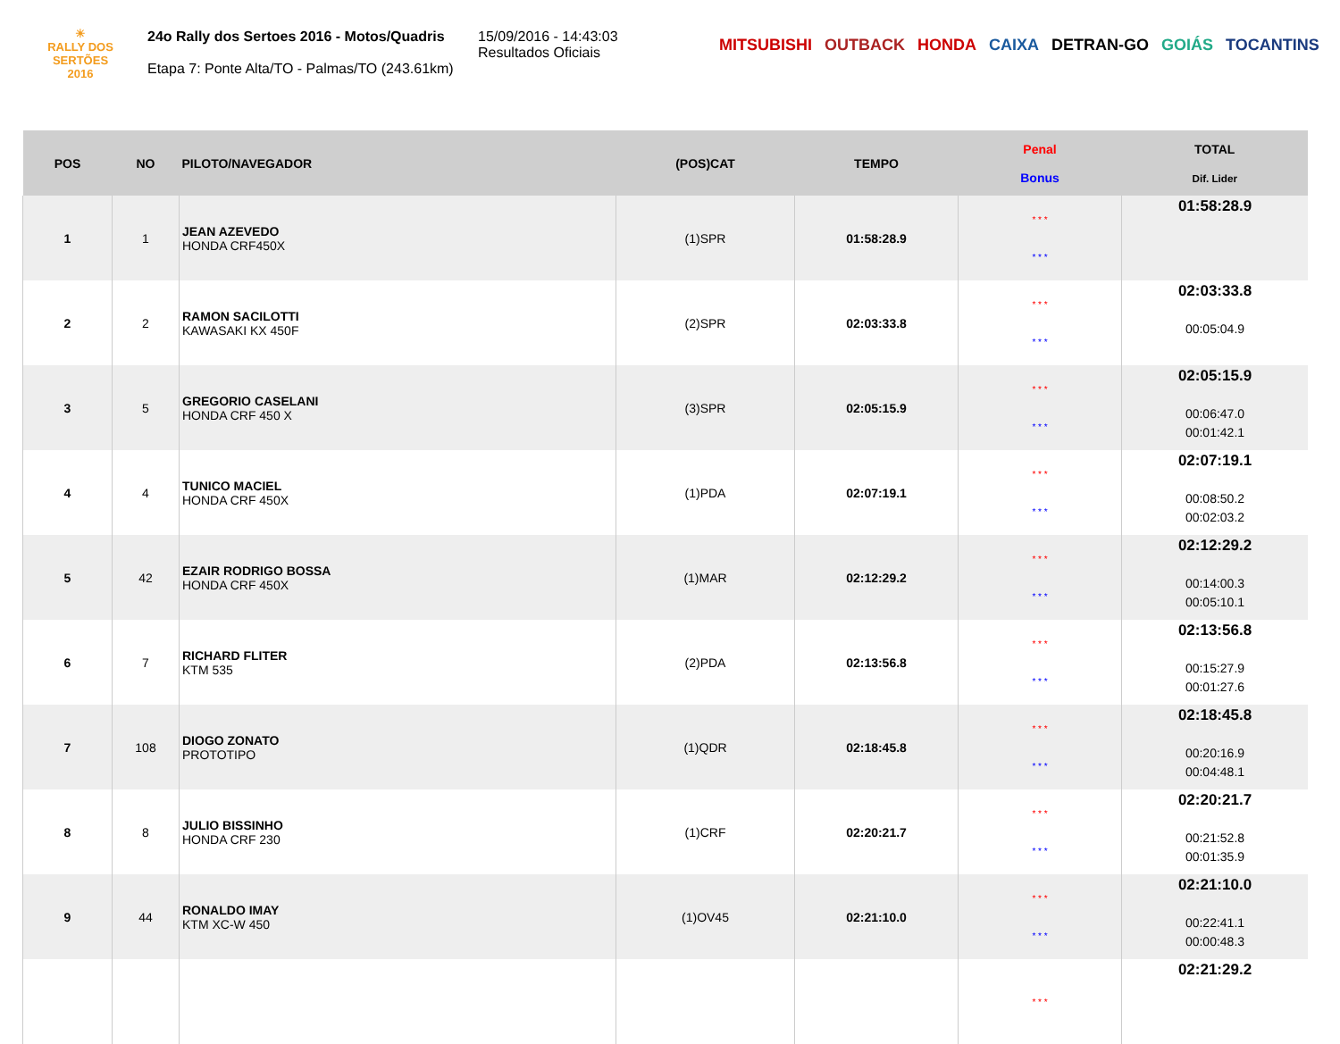☀
RALLY DOS
SERTÕES
2016
24o Rally dos Sertoes 2016 - Motos/Quadris
Etapa 7: Ponte Alta/TO - Palmas/TO (243.61km)
15/09/2016 - 14:43:03
Resultados Oficiais
MITSUBISHI OUTBACK HONDA CAIXA DETRAN-GO GOIÁS TOCANTINS
| POS | NO | PILOTO/NAVEGADOR | (POS)CAT | TEMPO | Penal Bonus | TOTAL Dif. Lider |
| --- | --- | --- | --- | --- | --- | --- |
| 1 | 1 | JEAN AZEVEDO HONDA CRF450X | (1)SPR | 01:58:28.9 | * * * * * * | 01:58:28.9 |
| 2 | 2 | RAMON SACILOTTI KAWASAKI KX 450F | (2)SPR | 02:03:33.8 | * * * * * * | 02:03:33.8 00:05:04.9 |
| 3 | 5 | GREGORIO CASELANI HONDA CRF 450 X | (3)SPR | 02:05:15.9 | * * * * * * | 02:05:15.9 00:06:47.0 00:01:42.1 |
| 4 | 4 | TUNICO MACIEL HONDA CRF 450X | (1)PDA | 02:07:19.1 | * * * * * * | 02:07:19.1 00:08:50.2 00:02:03.2 |
| 5 | 42 | EZAIR RODRIGO BOSSA HONDA CRF 450X | (1)MAR | 02:12:29.2 | * * * * * * | 02:12:29.2 00:14:00.3 00:05:10.1 |
| 6 | 7 | RICHARD FLITER KTM 535 | (2)PDA | 02:13:56.8 | * * * * * * | 02:13:56.8 00:15:27.9 00:01:27.6 |
| 7 | 108 | DIOGO ZONATO PROTOTIPO | (1)QDR | 02:18:45.8 | * * * * * * | 02:18:45.8 00:20:16.9 00:04:48.1 |
| 8 | 8 | JULIO BISSINHO HONDA CRF 230 | (1)CRF | 02:20:21.7 | * * * * * * | 02:20:21.7 00:21:52.8 00:01:35.9 |
| 9 | 44 | RONALDO IMAY KTM XC-W 450 | (1)OV45 | 02:21:10.0 | * * * * * * | 02:21:10.0 00:22:41.1 00:00:48.3 |
| | | | | | * * * | 02:21:29.2 |